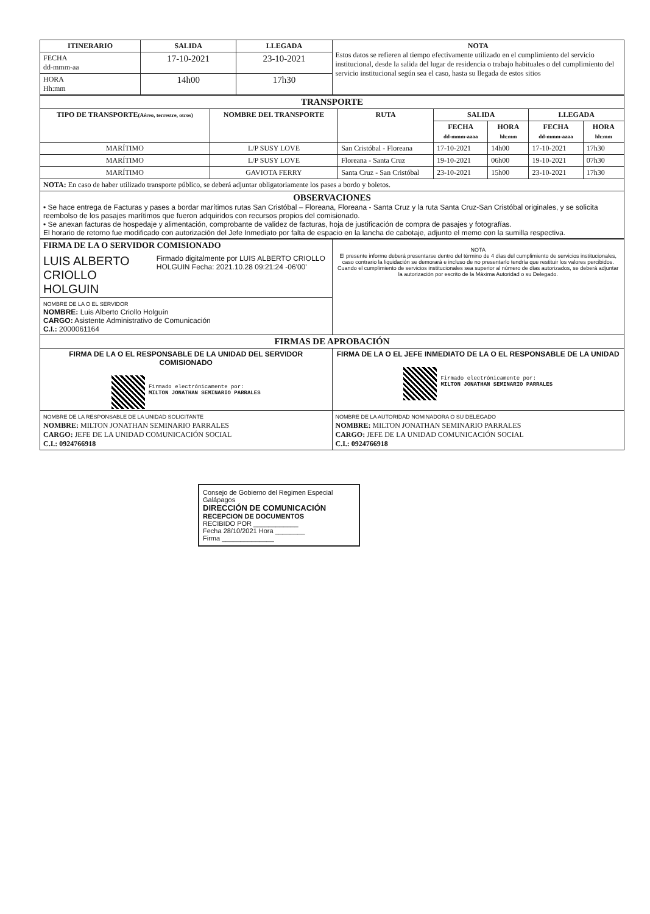| ITINERARIO | SALIDA | LLEGADA | NOTA Estos datos se refieren al tiempo efectivamente utilizado en el cumplimiento del servicio institucional, desde la salida del lugar de residencia o trabajo habituales o del cumplimiento del servicio institucional según sea el caso, hasta su llegada de estos sitios |
| FECHA dd-mmm-aa | 17-10-2021 | 23-10-2021 | |
| HORA Hh:mm | 14h00 | 17h30 | |
| TRANSPORTE | | | | | | |
| --- | --- | --- | --- | --- | --- | --- |
| TIPO DE TRANSPORTE (Aéreo, terrestre, otros) | NOMBRE DEL TRANSPORTE | RUTA | SALIDA | | LLEGADA | |
| | | | FECHA dd-mmm-aaaa | HORA hh:mm | FECHA dd-mmm-aaaa | HORA hh:mm |
| MARÍTIMO | L/P SUSY LOVE | San Cristóbal - Floreana | 17-10-2021 | 14h00 | 17-10-2021 | 17h30 |
| MARÍTIMO | L/P SUSY LOVE | Floreana - Santa Cruz | 19-10-2021 | 06h00 | 19-10-2021 | 07h30 |
| MARÍTIMO | GAVIOTA FERRY | Santa Cruz - San Cristóbal | 23-10-2021 | 15h00 | 23-10-2021 | 17h30 |
| NOTA: En caso de haber utilizado transporte público, se deberá adjuntar obligatoriamente los pases a bordo y boletos. | | | | | | |
| OBSERVACIONES • Se hace entrega de Facturas y pases a bordar marítimos rutas San Cristóbal – Floreana, Floreana - Santa Cruz y la ruta Santa Cruz-San Cristóbal originales, y se solicita reembolso de los pasajes marítimos que fueron adquiridos con recursos propios del comisionado. • Se anexan facturas de hospedaje y alimentación, comprobante de validez de facturas, hoja de justificación de compra de pasajes y fotografías. El horario de retorno fue modificado con autorización del Jefe Inmediato por falta de espacio en la lancha de cabotaje, adjunto el memo con la sumilla respectiva. | | | | | | |
| FIRMA DE LA O SERVIDOR COMISIONADO LUIS ALBERTO CRIOLLO HOLGUIN Firmado digitalmente por LUIS ALBERTO CRIOLLO HOLGUIN Fecha: 2021.10.28 09:21:24 -06'00' | NOTA El presente informe deberá presentarse dentro del término de 4 días del cumplimiento de servicios institucionales, caso contrario la liquidación se demorará e incluso de no presentarlo tendría que restituir los valores percibidos. Cuando el cumplimiento de servicios institucionales sea superior al número de días autorizados, se deberá adjuntar la autorización por escrito de la Máxima Autoridad o su Delegado. |
| NOMBRE DE LA O EL SERVIDOR NOMBRE: Luis Alberto Criollo Holguín CARGO: Asistente Administrativo de Comunicación C.I.: 2000061164 | |
| FIRMAS DE APROBACIÓN | |
| FIRMA DE LA O EL RESPONSABLE DE LA UNIDAD DEL SERVIDOR COMISIONADO Firmado electrónicamente por: MILTON JONATHAN SEMINARIO PARRALES | FIRMA DE LA O EL JEFE INMEDIATO DE LA O EL RESPONSABLE DE LA UNIDAD Firmado electrónicamente por: MILTON JONATHAN SEMINARIO PARRALES |
| NOMBRE DE LA RESPONSABLE DE LA UNIDAD SOLICITANTE NOMBRE: MILTON JONATHAN SEMINARIO PARRALES CARGO: JEFE DE LA UNIDAD COMUNICACIÓN SOCIAL C.I.: 0924766918 | NOMBRE DE LA AUTORIDAD NOMINADORA O SU DELEGADO NOMBRE: MILTON JONATHAN SEMINARIO PARRALES CARGO: JEFE DE LA UNIDAD COMUNICACIÓN SOCIAL C.I.: 0924766918 |
Consejo de Gobierno del Regimen Especial Galápagos
DIRECCIÓN DE COMUNICACIÓN
RECEPCION DE DOCUMENTOS
RECIBIDO POR ____________
Fecha 28/10/2021 Hora ________
Firma ______________